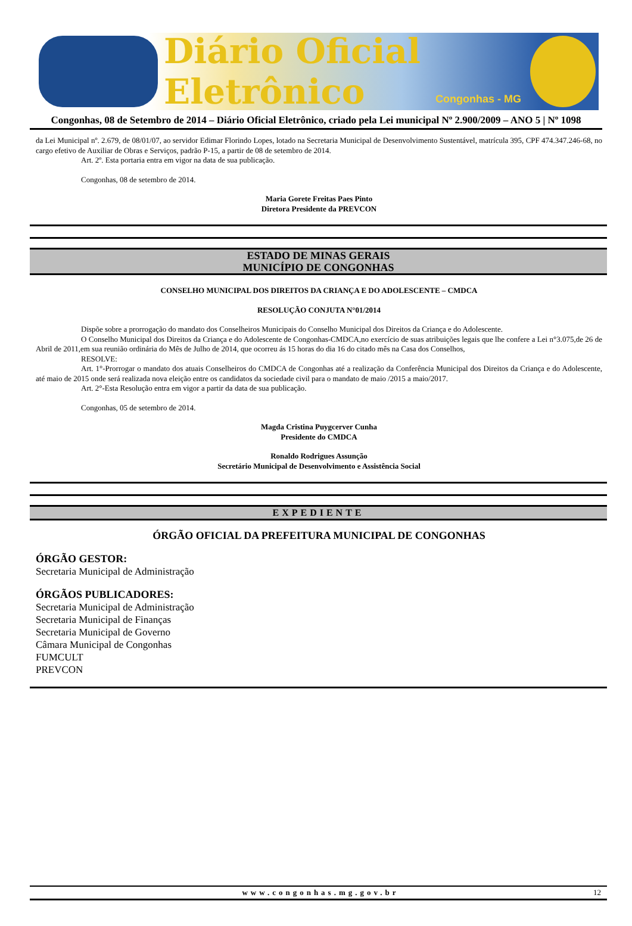Diário Oficial Eletrônico
Congonhas - MG
Congonhas, 08 de Setembro de 2014 – Diário Oficial Eletrônico, criado pela Lei municipal Nº 2.900/2009 – ANO 5 | Nº 1098
da Lei Municipal nº. 2.679, de 08/01/07, ao servidor Edimar Florindo Lopes, lotado na Secretaria Municipal de Desenvolvimento Sustentável, matrícula 395, CPF 474.347.246-68, no cargo efetivo de Auxiliar de Obras e Serviços, padrão P-15, a partir de 08 de setembro de 2014.
Art. 2º. Esta portaria entra em vigor na data de sua publicação.
Congonhas, 08 de setembro de 2014.
Maria Gorete Freitas Paes Pinto
Diretora Presidente da PREVCON
ESTADO DE MINAS GERAIS
MUNICÍPIO DE CONGONHAS
CONSELHO MUNICIPAL DOS DIREITOS DA CRIANÇA E DO ADOLESCENTE – CMDCA
RESOLUÇÃO CONJUTA N°01/2014
Dispõe sobre a prorrogação do mandato dos Conselheiros Municipais do Conselho Municipal dos Direitos da Criança e do Adolescente.
O Conselho Municipal dos Direitos da Criança e do Adolescente de Congonhas-CMDCA,no exercício de suas atribuições legais que lhe confere a Lei n°3.075,de 26 de Abril de 2011,em sua reunião ordinária do Mês de Julho de 2014, que ocorreu ás 15 horas do dia 16 do citado mês na Casa dos Conselhos,
RESOLVE:
Art. 1°-Prorrogar o mandato dos atuais Conselheiros do CMDCA de Congonhas até a realização da Conferência Municipal dos Direitos da Criança e do Adolescente, até maio de 2015 onde será realizada nova eleição entre os candidatos da sociedade civil para o mandato de maio /2015 a maio/2017.
Art. 2°-Esta Resolução entra em vigor a partir da data de sua publicação.
Congonhas, 05 de setembro de 2014.
Magda Cristina Puygcerver Cunha
Presidente do CMDCA
Ronaldo Rodrigues Assunção
Secretário Municipal de Desenvolvimento e Assistência Social
EXPEDIENTE
ÓRGÃO OFICIAL DA PREFEITURA MUNICIPAL DE CONGONHAS
ÓRGÃO GESTOR:
Secretaria Municipal de Administração
ÓRGÃOS PUBLICADORES:
Secretaria Municipal de Administração
Secretaria Municipal de Finanças
Secretaria Municipal de Governo
Câmara Municipal de Congonhas
FUMCULT
PREVCON
www.congonhas.mg.gov.br 12